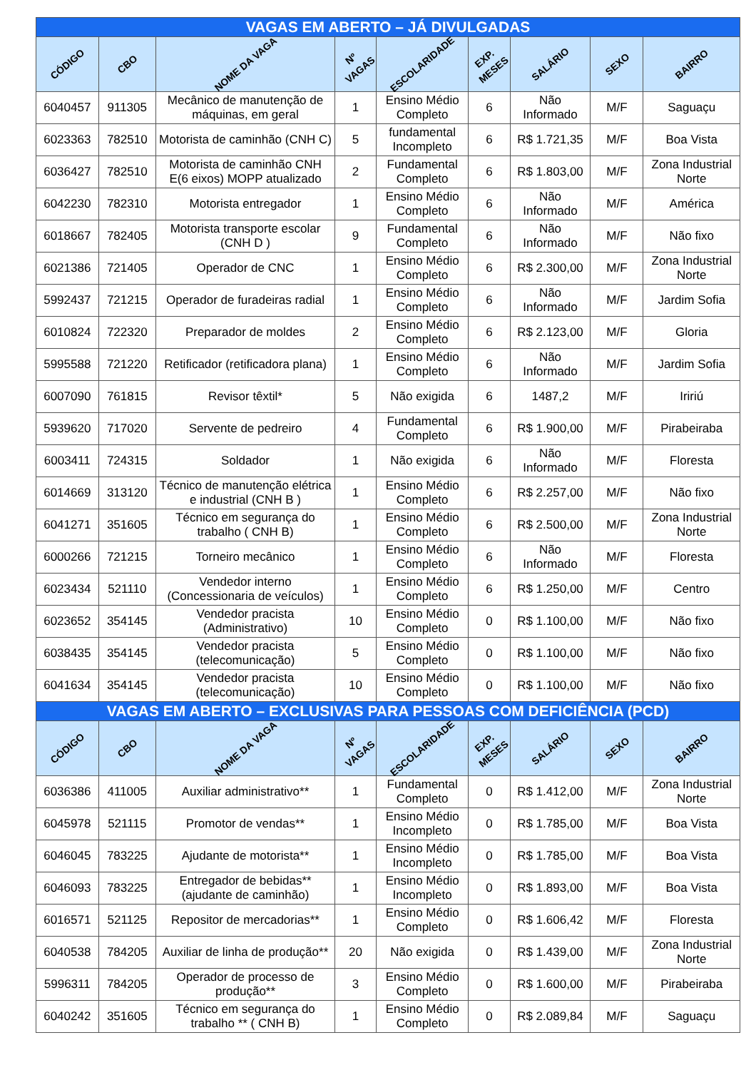| VAGAS EM ABERTO – JÁ DIVULGADAS | | | | | | | | |
| --- | --- | --- | --- | --- | --- | --- | --- | --- |
| CÓDIGO | CBO | NOME DA VAGA | Nº VAGAS | ESCOLARIDADE | EXP. MESES | SALÁRIO | SEXO | BAIRRO |
| 6040457 | 911305 | Mecânico de manutenção de máquinas, em geral | 1 | Ensino Médio Completo | 6 | Não Informado | M/F | Saguaçu |
| 6023363 | 782510 | Motorista de caminhão (CNH C) | 5 | fundamental Incompleto | 6 | R$ 1.721,35 | M/F | Boa Vista |
| 6036427 | 782510 | Motorista de caminhão CNH E(6 eixos) MOPP atualizado | 2 | Fundamental Completo | 6 | R$ 1.803,00 | M/F | Zona Industrial Norte |
| 6042230 | 782310 | Motorista entregador | 1 | Ensino Médio Completo | 6 | Não Informado | M/F | América |
| 6018667 | 782405 | Motorista transporte escolar (CNH D ) | 9 | Fundamental Completo | 6 | Não Informado | M/F | Não fixo |
| 6021386 | 721405 | Operador de CNC | 1 | Ensino Médio Completo | 6 | R$ 2.300,00 | M/F | Zona Industrial Norte |
| 5992437 | 721215 | Operador de furadeiras radial | 1 | Ensino Médio Completo | 6 | Não Informado | M/F | Jardim Sofia |
| 6010824 | 722320 | Preparador de moldes | 2 | Ensino Médio Completo | 6 | R$ 2.123,00 | M/F | Gloria |
| 5995588 | 721220 | Retificador (retificadora plana) | 1 | Ensino Médio Completo | 6 | Não Informado | M/F | Jardim Sofia |
| 6007090 | 761815 | Revisor têxtil* | 5 | Não exigida | 6 | 1487,2 | M/F | Iririú |
| 5939620 | 717020 | Servente de pedreiro | 4 | Fundamental Completo | 6 | R$ 1.900,00 | M/F | Pirabeiraba |
| 6003411 | 724315 | Soldador | 1 | Não exigida | 6 | Não Informado | M/F | Floresta |
| 6014669 | 313120 | Técnico de manutenção elétrica e industrial (CNH B ) | 1 | Ensino Médio Completo | 6 | R$ 2.257,00 | M/F | Não fixo |
| 6041271 | 351605 | Técnico em segurança do trabalho ( CNH B) | 1 | Ensino Médio Completo | 6 | R$ 2.500,00 | M/F | Zona Industrial Norte |
| 6000266 | 721215 | Torneiro mecânico | 1 | Ensino Médio Completo | 6 | Não Informado | M/F | Floresta |
| 6023434 | 521110 | Vendedor interno (Concessionaria de veículos) | 1 | Ensino Médio Completo | 6 | R$ 1.250,00 | M/F | Centro |
| 6023652 | 354145 | Vendedor pracista (Administrativo) | 10 | Ensino Médio Completo | 0 | R$ 1.100,00 | M/F | Não fixo |
| 6038435 | 354145 | Vendedor pracista (telecomunicação) | 5 | Ensino Médio Completo | 0 | R$ 1.100,00 | M/F | Não fixo |
| 6041634 | 354145 | Vendedor pracista (telecomunicação) | 10 | Ensino Médio Completo | 0 | R$ 1.100,00 | M/F | Não fixo |
| VAGAS EM ABERTO – EXCLUSIVAS PARA PESSOAS COM DEFICIÊNCIA (PCD) | | | | | | | | |
| CÓDIGO | CBO | NOME DA VAGA | Nº VAGAS | ESCOLARIDADE | EXP. MESES | SALÁRIO | SEXO | BAIRRO |
| 6036386 | 411005 | Auxiliar administrativo** | 1 | Fundamental Completo | 0 | R$ 1.412,00 | M/F | Zona Industrial Norte |
| 6045978 | 521115 | Promotor de vendas** | 1 | Ensino Médio Incompleto | 0 | R$ 1.785,00 | M/F | Boa Vista |
| 6046045 | 783225 | Ajudante de motorista** | 1 | Ensino Médio Incompleto | 0 | R$ 1.785,00 | M/F | Boa Vista |
| 6046093 | 783225 | Entregador de bebidas** (ajudante de caminhão) | 1 | Ensino Médio Incompleto | 0 | R$ 1.893,00 | M/F | Boa Vista |
| 6016571 | 521125 | Repositor de mercadorias** | 1 | Ensino Médio Completo | 0 | R$ 1.606,42 | M/F | Floresta |
| 6040538 | 784205 | Auxiliar de linha de produção** | 20 | Não exigida | 0 | R$ 1.439,00 | M/F | Zona Industrial Norte |
| 5996311 | 784205 | Operador de processo de produção** | 3 | Ensino Médio Completo | 0 | R$ 1.600,00 | M/F | Pirabeiraba |
| 6040242 | 351605 | Técnico em segurança do trabalho ** ( CNH B) | 1 | Ensino Médio Completo | 0 | R$ 2.089,84 | M/F | Saguaçu |